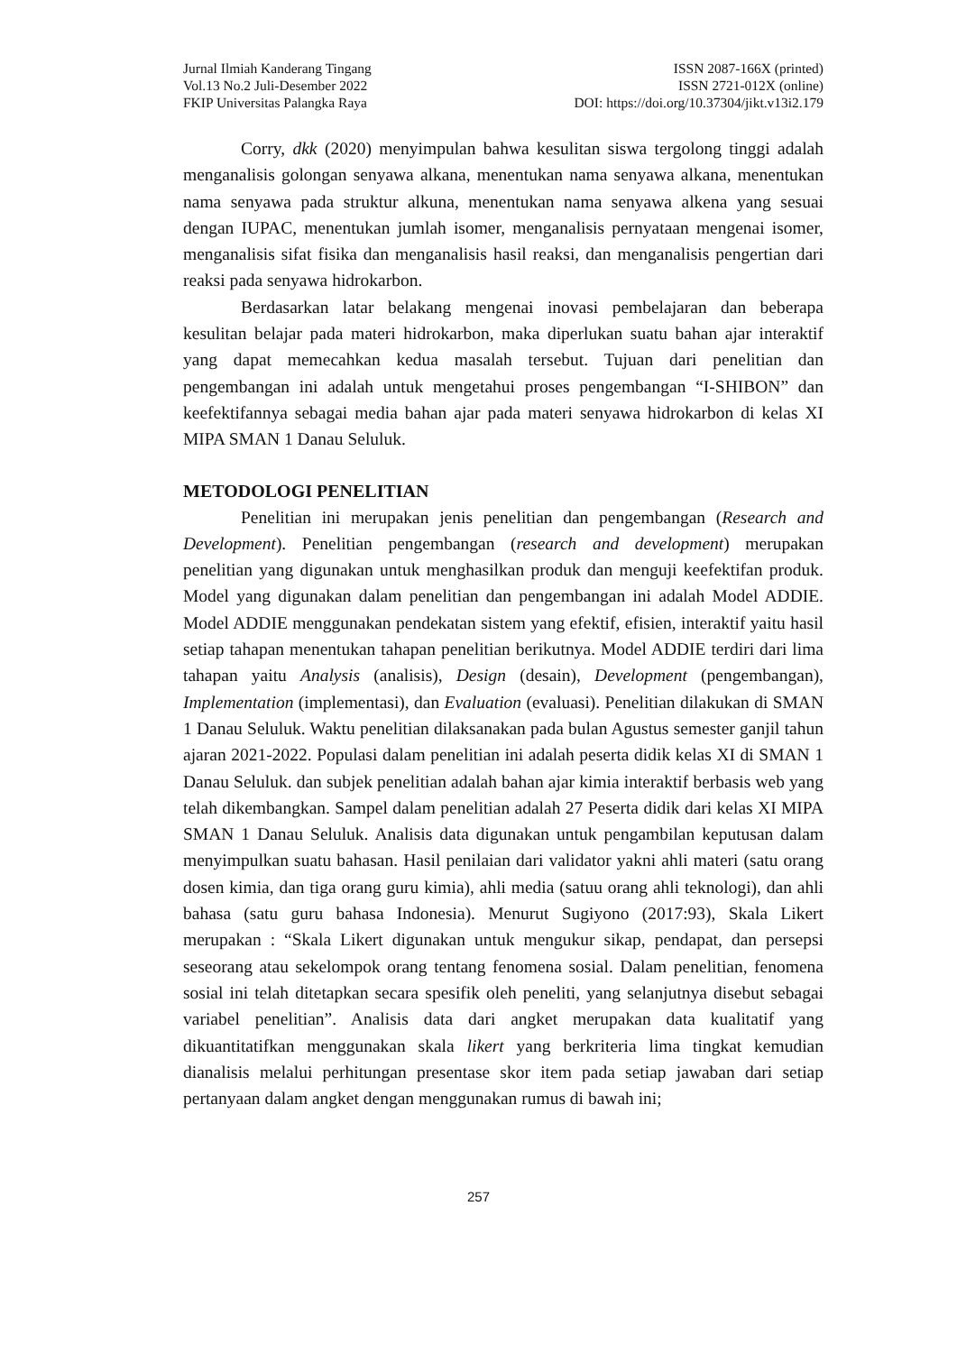Jurnal Ilmiah Kanderang Tingang ISSN 2087-166X (printed)
Vol.13 No.2 Juli-Desember 2022 ISSN 2721-012X (online)
FKIP Universitas Palangka Raya DOI: https://doi.org/10.37304/jikt.v13i2.179
Corry, dkk (2020) menyimpulan bahwa kesulitan siswa tergolong tinggi adalah menganalisis golongan senyawa alkana, menentukan nama senyawa alkana, menentukan nama senyawa pada struktur alkuna, menentukan nama senyawa alkena yang sesuai dengan IUPAC, menentukan jumlah isomer, menganalisis pernyataan mengenai isomer, menganalisis sifat fisika dan menganalisis hasil reaksi, dan menganalisis pengertian dari reaksi pada senyawa hidrokarbon.
Berdasarkan latar belakang mengenai inovasi pembelajaran dan beberapa kesulitan belajar pada materi hidrokarbon, maka diperlukan suatu bahan ajar interaktif yang dapat memecahkan kedua masalah tersebut. Tujuan dari penelitian dan pengembangan ini adalah untuk mengetahui proses pengembangan “I-SHIBON” dan keefektifannya sebagai media bahan ajar pada materi senyawa hidrokarbon di kelas XI MIPA SMAN 1 Danau Seluluk.
METODOLOGI PENELITIAN
Penelitian ini merupakan jenis penelitian dan pengembangan (Research and Development). Penelitian pengembangan (research and development) merupakan penelitian yang digunakan untuk menghasilkan produk dan menguji keefektifan produk. Model yang digunakan dalam penelitian dan pengembangan ini adalah Model ADDIE. Model ADDIE menggunakan pendekatan sistem yang efektif, efisien, interaktif yaitu hasil setiap tahapan menentukan tahapan penelitian berikutnya. Model ADDIE terdiri dari lima tahapan yaitu Analysis (analisis), Design (desain), Development (pengembangan), Implementation (implementasi), dan Evaluation (evaluasi). Penelitian dilakukan di SMAN 1 Danau Seluluk. Waktu penelitian dilaksanakan pada bulan Agustus semester ganjil tahun ajaran 2021-2022. Populasi dalam penelitian ini adalah peserta didik kelas XI di SMAN 1 Danau Seluluk. dan subjek penelitian adalah bahan ajar kimia interaktif berbasis web yang telah dikembangkan. Sampel dalam penelitian adalah 27 Peserta didik dari kelas XI MIPA SMAN 1 Danau Seluluk. Analisis data digunakan untuk pengambilan keputusan dalam menyimpulkan suatu bahasan. Hasil penilaian dari validator yakni ahli materi (satu orang dosen kimia, dan tiga orang guru kimia), ahli media (satuu orang ahli teknologi), dan ahli bahasa (satu guru bahasa Indonesia). Menurut Sugiyono (2017:93), Skala Likert merupakan : “Skala Likert digunakan untuk mengukur sikap, pendapat, dan persepsi seseorang atau sekelompok orang tentang fenomena sosial. Dalam penelitian, fenomena sosial ini telah ditetapkan secara spesifik oleh peneliti, yang selanjutnya disebut sebagai variabel penelitian”. Analisis data dari angket merupakan data kualitatif yang dikuantitatifkan menggunakan skala likert yang berkriteria lima tingkat kemudian dianalisis melalui perhitungan presentase skor item pada setiap jawaban dari setiap pertanyaan dalam angket dengan menggunakan rumus di bawah ini;
257